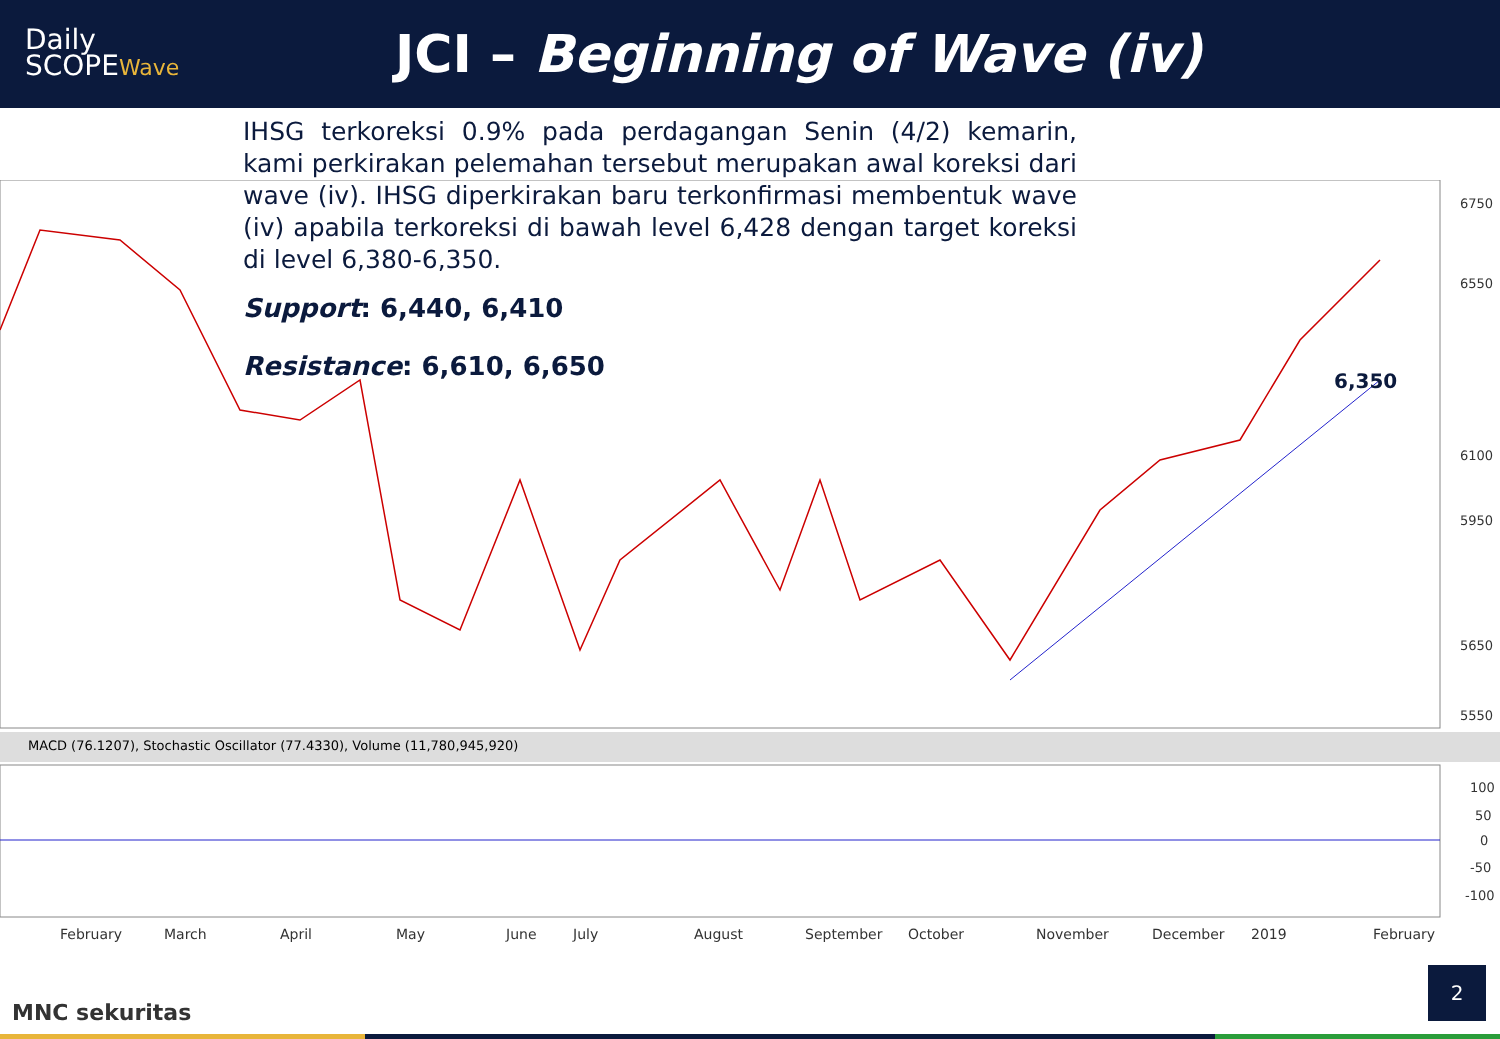Daily
SCOPEWave
JCI – Beginning of Wave (iv)
6,350
6750
6550
6100
5950
5650
5550
MACD (76.1207), Stochastic Oscillator (77.4330), Volume (11,780,945,920)
100
50
0
-50
-100
February
March
April
May
June
July
August
September
October
November
December
2019
February
IHSG terkoreksi 0.9% pada perdagangan Senin (4/2) kemarin, kami perkirakan pelemahan tersebut merupakan awal koreksi dari wave (iv). IHSG diperkirakan baru terkonfirmasi membentuk wave (iv) apabila terkoreksi di bawah level 6,428 dengan target koreksi di level 6,380-6,350.
Support: 6,440, 6,410
Resistance: 6,610, 6,650
MNC sekuritas 2